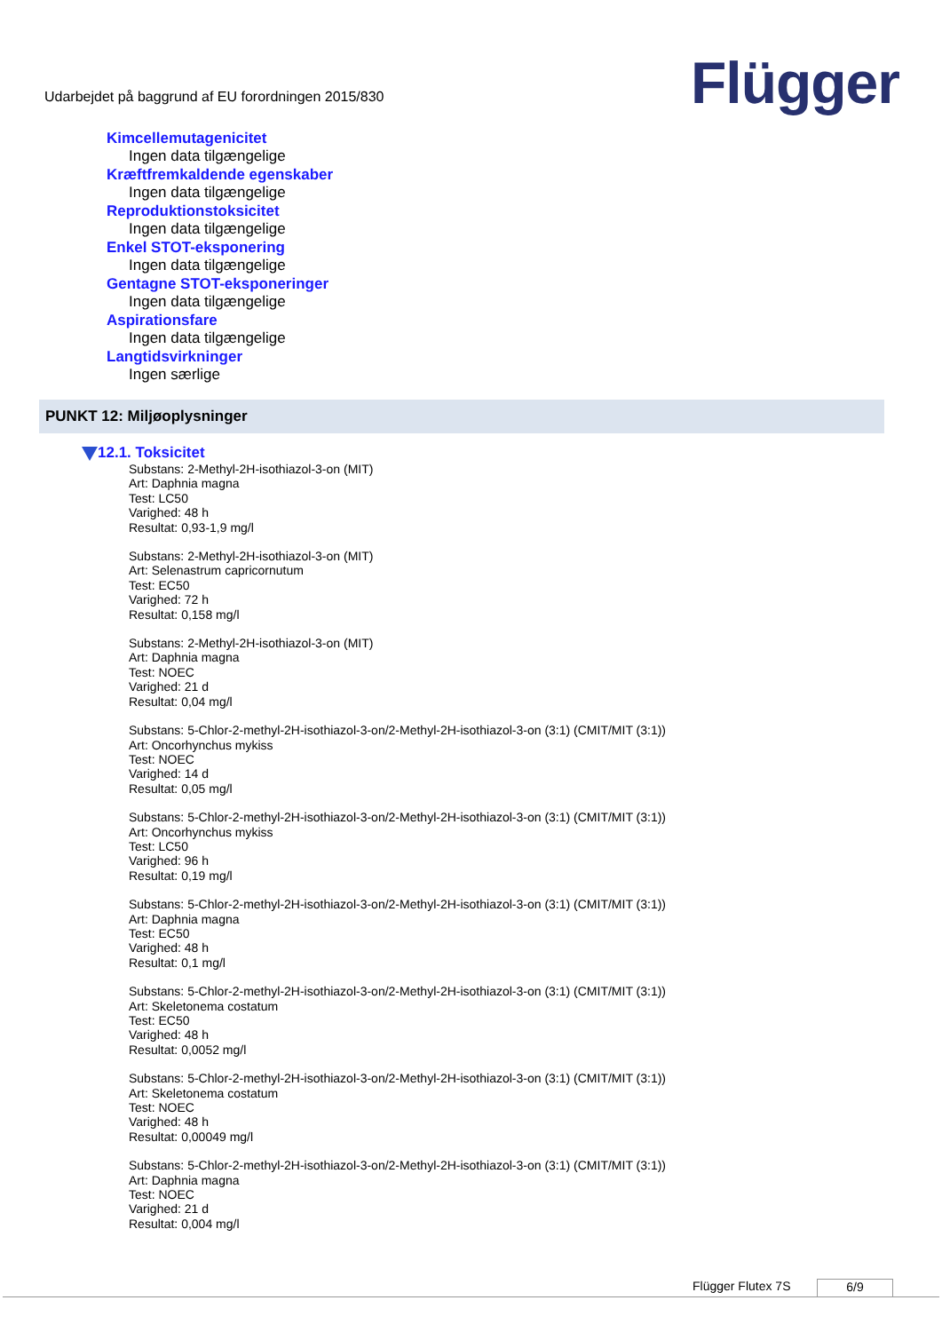Udarbejdet på baggrund af EU forordningen 2015/830
Flügger
Kimcellemutagenicitet
Ingen data tilgængelige
Kræftfremkaldende egenskaber
Ingen data tilgængelige
Reproduktionstoksicitet
Ingen data tilgængelige
Enkel STOT-eksponering
Ingen data tilgængelige
Gentagne STOT-eksponeringer
Ingen data tilgængelige
Aspirationsfare
Ingen data tilgængelige
Langtidsvirkninger
Ingen særlige
PUNKT 12: Miljøoplysninger
12.1. Toksicitet
Substans: 2-Methyl-2H-isothiazol-3-on (MIT)
Art: Daphnia magna
Test: LC50
Varighed: 48 h
Resultat: 0,93-1,9 mg/l
Substans: 2-Methyl-2H-isothiazol-3-on (MIT)
Art: Selenastrum capricornutum
Test: EC50
Varighed: 72 h
Resultat: 0,158 mg/l
Substans: 2-Methyl-2H-isothiazol-3-on (MIT)
Art: Daphnia magna
Test: NOEC
Varighed: 21 d
Resultat: 0,04 mg/l
Substans: 5-Chlor-2-methyl-2H-isothiazol-3-on/2-Methyl-2H-isothiazol-3-on (3:1) (CMIT/MIT (3:1))
Art: Oncorhynchus mykiss
Test: NOEC
Varighed: 14 d
Resultat: 0,05 mg/l
Substans: 5-Chlor-2-methyl-2H-isothiazol-3-on/2-Methyl-2H-isothiazol-3-on (3:1) (CMIT/MIT (3:1))
Art: Oncorhynchus mykiss
Test: LC50
Varighed: 96 h
Resultat: 0,19 mg/l
Substans: 5-Chlor-2-methyl-2H-isothiazol-3-on/2-Methyl-2H-isothiazol-3-on (3:1) (CMIT/MIT (3:1))
Art: Daphnia magna
Test: EC50
Varighed: 48 h
Resultat: 0,1 mg/l
Substans: 5-Chlor-2-methyl-2H-isothiazol-3-on/2-Methyl-2H-isothiazol-3-on (3:1) (CMIT/MIT (3:1))
Art: Skeletonema costatum
Test: EC50
Varighed: 48 h
Resultat: 0,0052 mg/l
Substans: 5-Chlor-2-methyl-2H-isothiazol-3-on/2-Methyl-2H-isothiazol-3-on (3:1) (CMIT/MIT (3:1))
Art: Skeletonema costatum
Test: NOEC
Varighed: 48 h
Resultat: 0,00049 mg/l
Substans: 5-Chlor-2-methyl-2H-isothiazol-3-on/2-Methyl-2H-isothiazol-3-on (3:1) (CMIT/MIT (3:1))
Art: Daphnia magna
Test: NOEC
Varighed: 21 d
Resultat: 0,004 mg/l
Flügger Flutex 7S 6/9